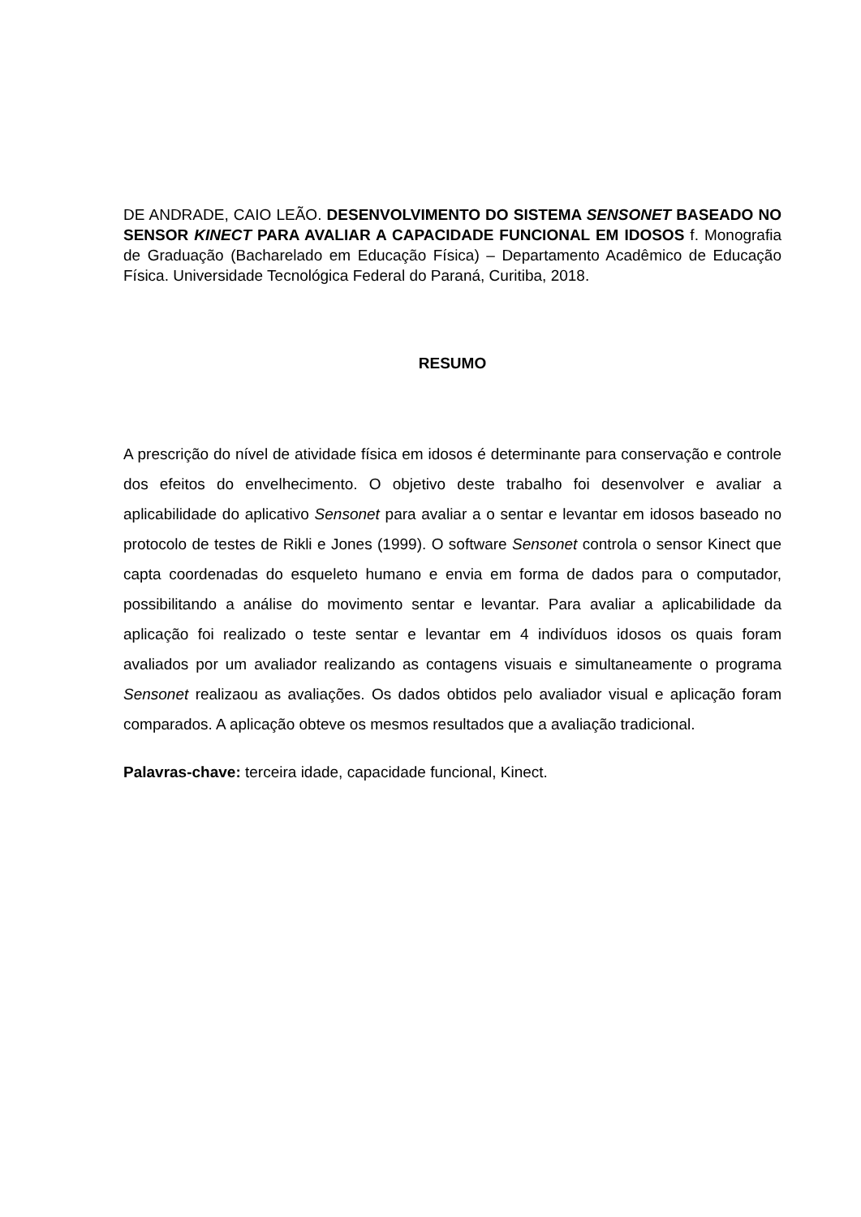DE ANDRADE, CAIO LEÃO. DESENVOLVIMENTO DO SISTEMA SENSONET BASEADO NO SENSOR KINECT PARA AVALIAR A CAPACIDADE FUNCIONAL EM IDOSOS f. Monografia de Graduação (Bacharelado em Educação Física) – Departamento Acadêmico de Educação Física. Universidade Tecnológica Federal do Paraná, Curitiba, 2018.
RESUMO
A prescrição do nível de atividade física em idosos é determinante para conservação e controle dos efeitos do envelhecimento. O objetivo deste trabalho foi desenvolver e avaliar a aplicabilidade do aplicativo Sensonet para avaliar a o sentar e levantar em idosos baseado no protocolo de testes de Rikli e Jones (1999). O software Sensonet controla o sensor Kinect que capta coordenadas do esqueleto humano e envia em forma de dados para o computador, possibilitando a análise do movimento sentar e levantar. Para avaliar a aplicabilidade da aplicação foi realizado o teste sentar e levantar em 4 indivíduos idosos os quais foram avaliados por um avaliador realizando as contagens visuais e simultaneamente o programa Sensonet realizaou as avaliações. Os dados obtidos pelo avaliador visual e aplicação foram comparados. A aplicação obteve os mesmos resultados que a avaliação tradicional.
Palavras-chave: terceira idade, capacidade funcional, Kinect.